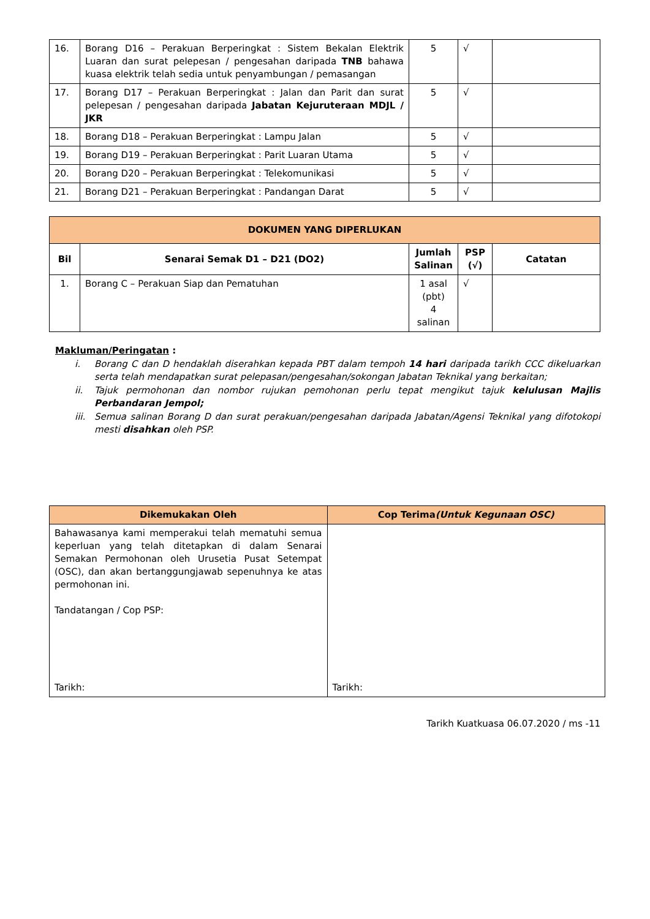| 16. | Borang D16 – Perakuan Berperingkat : Sistem Bekalan Elektrik Luaran dan surat pelepesan / pengesahan daripada TNB bahawa kuasa elektrik telah sedia untuk penyambungan / pemasangan | 5 | √ | |
| 17. | Borang D17 – Perakuan Berperingkat : Jalan dan Parit dan surat pelepesan / pengesahan daripada Jabatan Kejuruteraan MDJL / JKR | 5 | √ | |
| 18. | Borang D18 – Perakuan Berperingkat : Lampu Jalan | 5 | √ | |
| 19. | Borang D19 – Perakuan Berperingkat : Parit Luaran Utama | 5 | √ | |
| 20. | Borang D20 – Perakuan Berperingkat : Telekomunikasi | 5 | √ | |
| 21. | Borang D21 – Perakuan Berperingkat : Pandangan Darat | 5 | √ | |
| DOKUMEN YANG DIPERLUKAN | | | | |
| --- | --- | --- | --- | --- |
| Bil | Senarai Semak D1 – D21 (DO2) | Jumlah Salinan | PSP (√) | Catatan |
| 1. | Borang C – Perakuan Siap dan Pematuhan | 1 asal (pbt) 4 salinan | √ | |
Makluman/Peringatan :
i. Borang C dan D hendaklah diserahkan kepada PBT dalam tempoh 14 hari daripada tarikh CCC dikeluarkan serta telah mendapatkan surat pelepasan/pengesahan/sokongan Jabatan Teknikal yang berkaitan;
ii. Tajuk permohonan dan nombor rujukan pemohonan perlu tepat mengikut tajuk kelulusan Majlis Perbandaran Jempol;
iii. Semua salinan Borang D dan surat perakuan/pengesahan daripada Jabatan/Agensi Teknikal yang difotokopi mesti disahkan oleh PSP.
| Dikemukakan Oleh | Cop Terima (Untuk Kegunaan OSC) |
| --- | --- |
| Bahawasanya kami memperakui telah mematuhi semua keperluan yang telah ditetapkan di dalam Senarai Semakan Permohonan oleh Urusetia Pusat Setempat (OSC), dan akan bertanggungjawab sepenuhnya ke atas permohonan ini. Tandatangan / Cop PSP: Tarikh: | Tarikh: |
Tarikh Kuatkuasa 06.07.2020 / ms -11